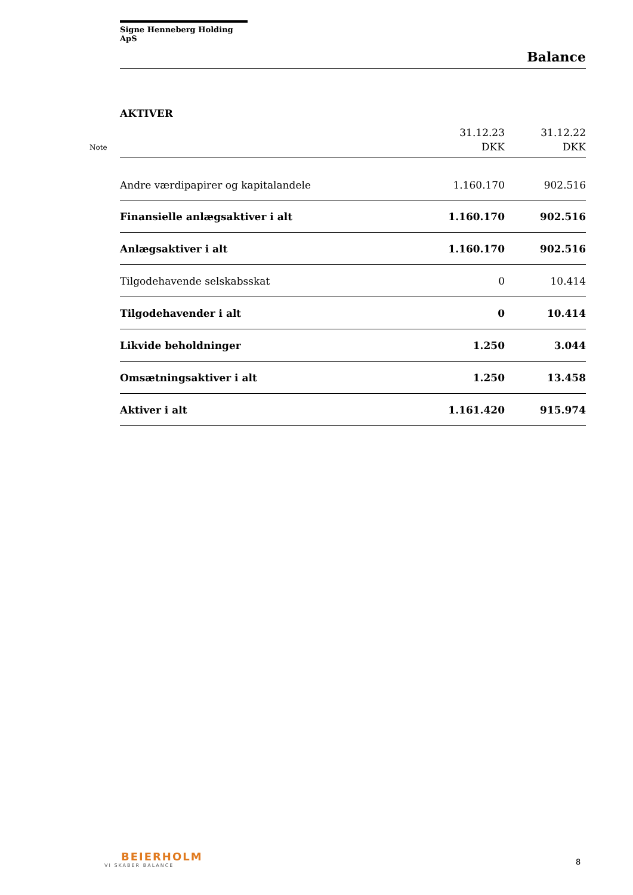Signe Henneberg Holding ApS
Balance
AKTIVER
| Note | | 31.12.23 DKK | 31.12.22 DKK |
| --- | --- | --- | --- |
| | Andre værdipapirer og kapitalandele | 1.160.170 | 902.516 |
| | Finansielle anlægsaktiver i alt | 1.160.170 | 902.516 |
| | Anlægsaktiver i alt | 1.160.170 | 902.516 |
| | Tilgodehavende selskabsskat | 0 | 10.414 |
| | Tilgodehavender i alt | 0 | 10.414 |
| | Likvide beholdninger | 1.250 | 3.044 |
| | Omsætningsaktiver i alt | 1.250 | 13.458 |
| | Aktiver i alt | 1.161.420 | 915.974 |
BEIERHOLM
VI SKABER BALANCE
8